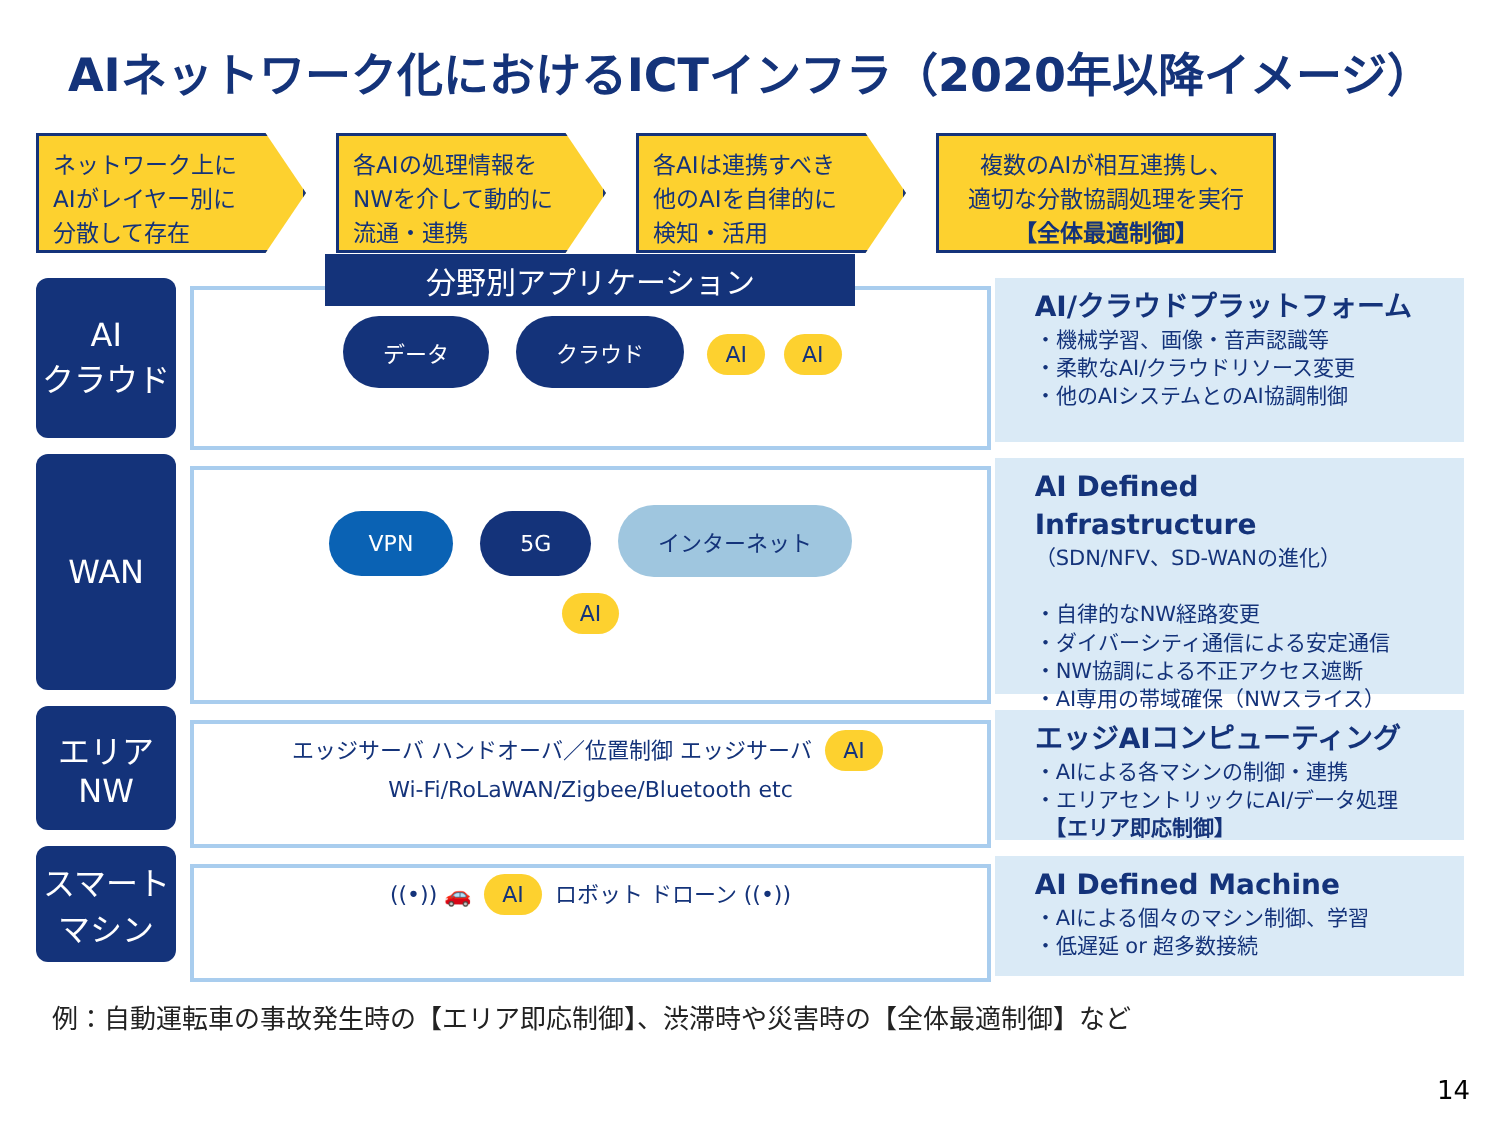AIネットワーク化におけるICTインフラ（2020年以降イメージ）
ネットワーク上に
AIがレイヤー別に
分散して存在
各AIの処理情報を
NWを介して動的に
流通・連携
各AIは連携すべき
他のAIを自律的に
検知・活用
複数のAIが相互連携し、
適切な分散協調処理を実行
【全体最適制御】
AI
クラウド
WAN
エリア
NW
スマート
マシン
分野別アプリケーション
データ クラウド AI AI
VPN 5G インターネット
AI
エッジサーバ ハンドオーバ／位置制御 エッジサーバ AI
Wi-Fi/RoLaWAN/Zigbee/Bluetooth etc
((•)) 🚗 AI ロボット ドローン ((•))
AI/クラウドプラットフォーム
・機械学習、画像・音声認識等
・柔軟なAI/クラウドリソース変更
・他のAIシステムとのAI協調制御
AI Defined Infrastructure
（SDN/NFV、SD-WANの進化）
・自律的なNW経路変更
・ダイバーシティ通信による安定通信
・NW協調による不正アクセス遮断
・AI専用の帯域確保（NWスライス）
エッジAIコンピューティング
・AIによる各マシンの制御・連携
・エリアセントリックにAI/データ処理
　【エリア即応制御】
AI Defined Machine
・AIによる個々のマシン制御、学習
・低遅延 or 超多数接続
例：自動運転車の事故発生時の【エリア即応制御】、渋滞時や災害時の【全体最適制御】など
14